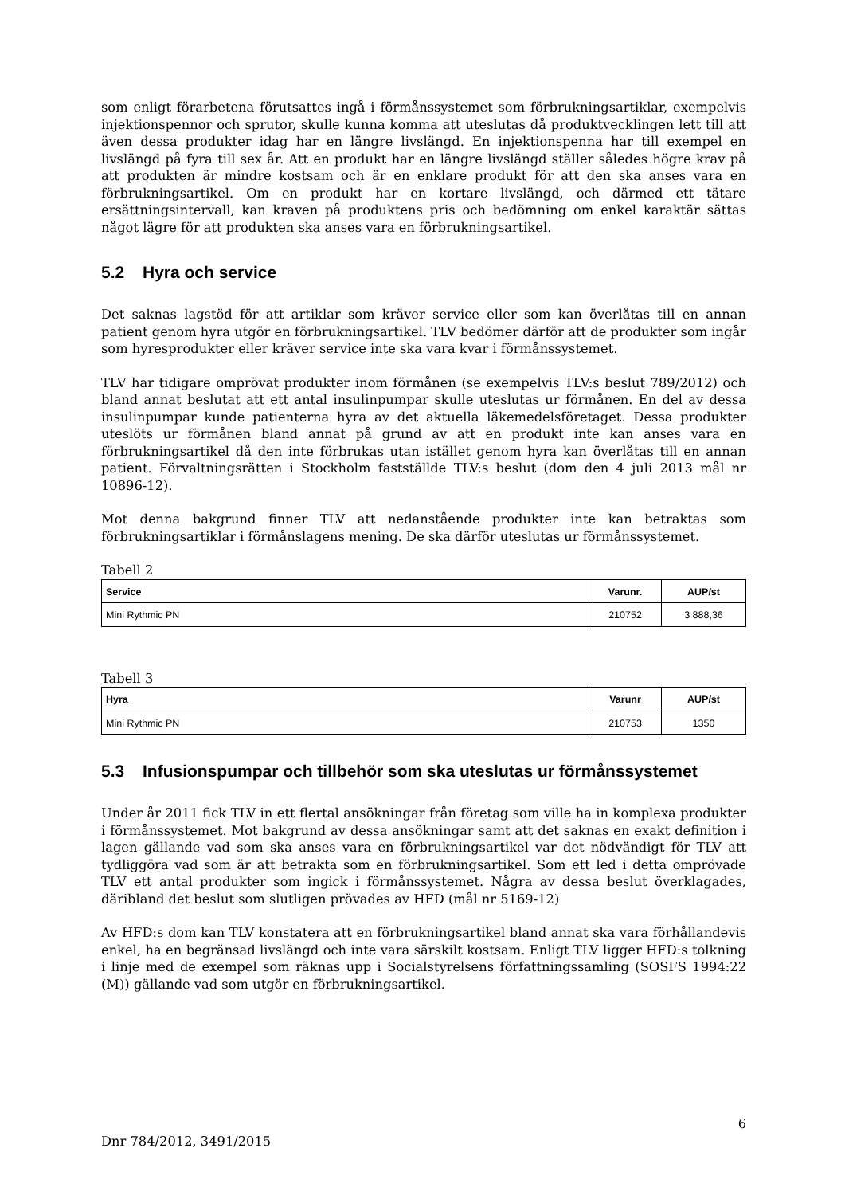som enligt förarbetena förutsattes ingå i förmånssystemet som förbrukningsartiklar, exempelvis injektionspennor och sprutor, skulle kunna komma att uteslutas då produktvecklingen lett till att även dessa produkter idag har en längre livslängd. En injektionspenna har till exempel en livslängd på fyra till sex år. Att en produkt har en längre livslängd ställer således högre krav på att produkten är mindre kostsam och är en enklare produkt för att den ska anses vara en förbrukningsartikel. Om en produkt har en kortare livslängd, och därmed ett tätare ersättningsintervall, kan kraven på produktens pris och bedömning om enkel karaktär sättas något lägre för att produkten ska anses vara en förbrukningsartikel.
5.2 Hyra och service
Det saknas lagstöd för att artiklar som kräver service eller som kan överlåtas till en annan patient genom hyra utgör en förbrukningsartikel. TLV bedömer därför att de produkter som ingår som hyresprodukter eller kräver service inte ska vara kvar i förmånssystemet.
TLV har tidigare omprövat produkter inom förmånen (se exempelvis TLV:s beslut 789/2012) och bland annat beslutat att ett antal insulinpumpar skulle uteslutas ur förmånen. En del av dessa insulinpumpar kunde patienterna hyra av det aktuella läkemedelsföretaget. Dessa produkter uteslöts ur förmånen bland annat på grund av att en produkt inte kan anses vara en förbrukningsartikel då den inte förbrukas utan istället genom hyra kan överlåtas till en annan patient. Förvaltningsrätten i Stockholm fastställde TLV:s beslut (dom den 4 juli 2013 mål nr 10896-12).
Mot denna bakgrund finner TLV att nedanstående produkter inte kan betraktas som förbrukningsartiklar i förmånslagens mening. De ska därför uteslutas ur förmånssystemet.
Tabell 2
| Service | Varunr. | AUP/st |
| --- | --- | --- |
| Mini Rythmic PN | 210752 | 3 888,36 |
Tabell 3
| Hyra | Varunr | AUP/st |
| --- | --- | --- |
| Mini Rythmic PN | 210753 | 1350 |
5.3 Infusionspumpar och tillbehör som ska uteslutas ur förmånssystemet
Under år 2011 fick TLV in ett flertal ansökningar från företag som ville ha in komplexa produkter i förmånssystemet. Mot bakgrund av dessa ansökningar samt att det saknas en exakt definition i lagen gällande vad som ska anses vara en förbrukningsartikel var det nödvändigt för TLV att tydliggöra vad som är att betrakta som en förbrukningsartikel. Som ett led i detta omprövade TLV ett antal produkter som ingick i förmånssystemet. Några av dessa beslut överklagades, däribland det beslut som slutligen prövades av HFD (mål nr 5169-12)
Av HFD:s dom kan TLV konstatera att en förbrukningsartikel bland annat ska vara förhållandevis enkel, ha en begränsad livslängd och inte vara särskilt kostsam. Enligt TLV ligger HFD:s tolkning i linje med de exempel som räknas upp i Socialstyrelsens författningssamling (SOSFS 1994:22 (M)) gällande vad som utgör en förbrukningsartikel.
6
Dnr 784/2012, 3491/2015